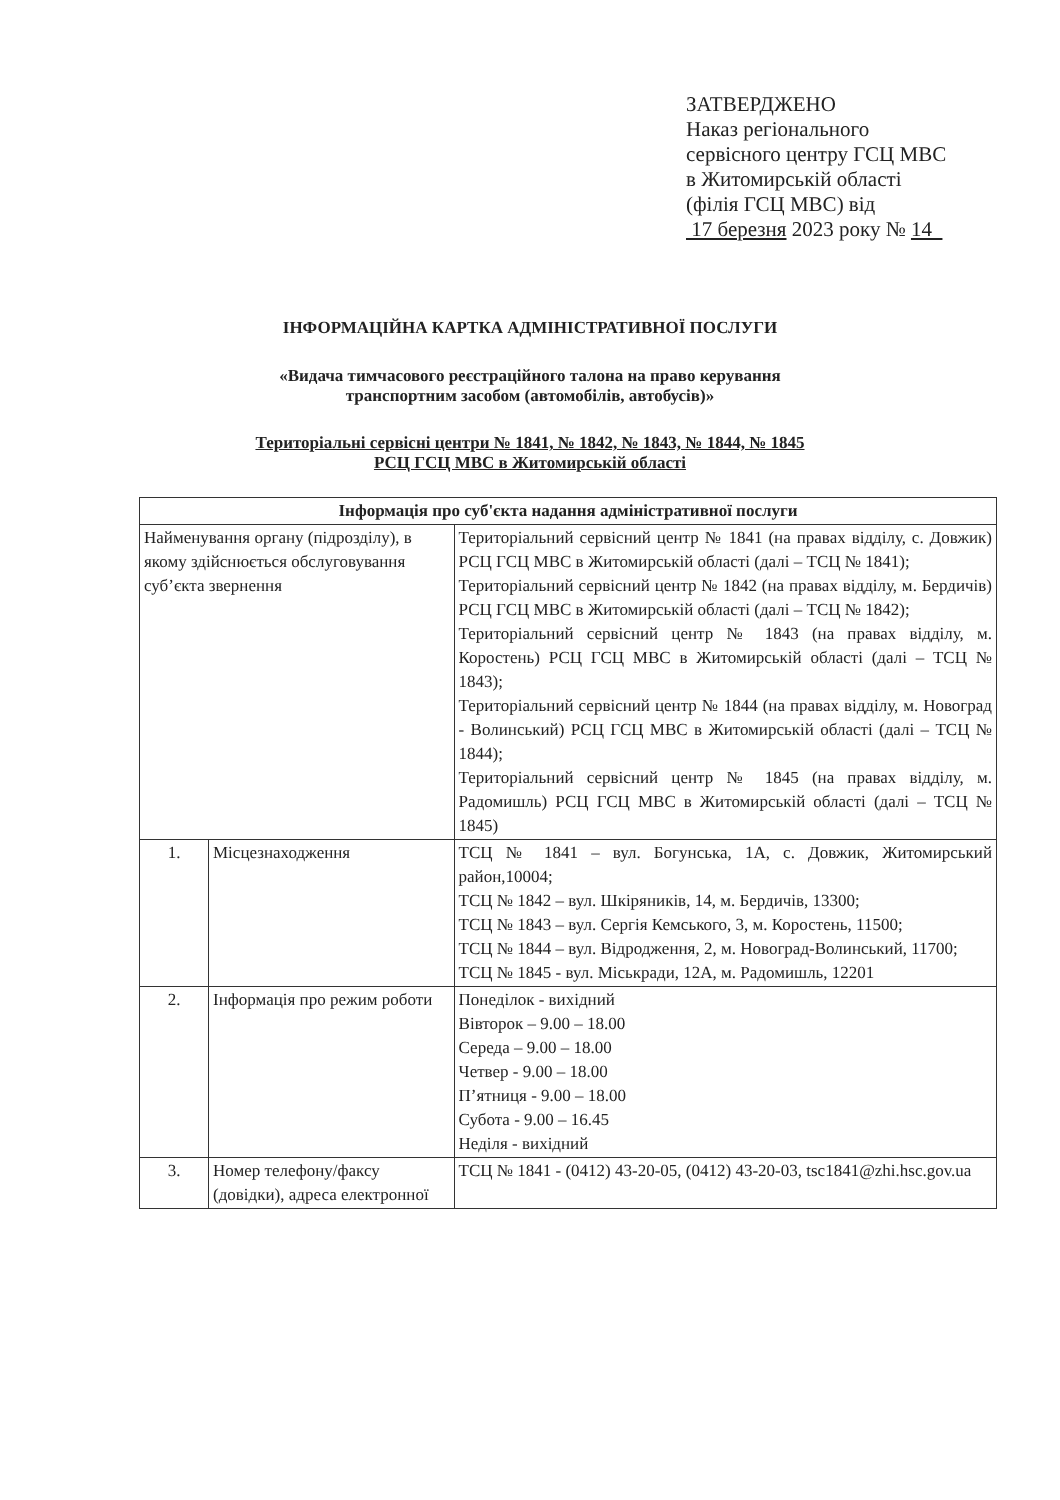ЗАТВЕРДЖЕНО
Наказ регіонального
сервісного центру ГСЦ МВС
в Житомирській області
(філія ГСЦ МВС) від
17 березня 2023 року № 14
ІНФОРМАЦІЙНА КАРТКА АДМІНІСТРАТИВНОЇ ПОСЛУГИ
«Видача тимчасового реєстраційного талона на право керування
транспортним засобом (автомобілів, автобусів)»
Територіальні сервісні центри № 1841, № 1842, № 1843, № 1844, № 1845
РСЦ ГСЦ МВС в Житомирській області
| Інформація про суб'єкта надання адміністративної послуги | | |
| --- | --- | --- |
| Найменування органу (підрозділу), в якому здійснюється обслуговування суб’єкта звернення | | Територіальний сервісний центр № 1841 (на правах відділу, с. Довжик) РСЦ ГСЦ МВС в Житомирській області (далі – ТСЦ № 1841); Територіальний сервісний центр № 1842 (на правах відділу, м. Бердичів) РСЦ ГСЦ МВС в Житомирській області (далі – ТСЦ № 1842); Територіальний сервісний центр № 1843 (на правах відділу, м. Коростень) РСЦ ГСЦ МВС в Житомирській області (далі – ТСЦ № 1843); Територіальний сервісний центр № 1844 (на правах відділу, м. Новоград - Волинський) РСЦ ГСЦ МВС в Житомирській області (далі – ТСЦ № 1844); Територіальний сервісний центр № 1845 (на правах відділу, м. Радомишль) РСЦ ГСЦ МВС в Житомирській області (далі – ТСЦ № 1845) |
| 1. | Місцезнаходження | ТСЦ № 1841 – вул. Богунська, 1А, с. Довжик, Житомирський район,10004; ТСЦ № 1842 – вул. Шкіряників, 14, м. Бердичів, 13300; ТСЦ № 1843 – вул. Сергія Кемського, 3, м. Коростень, 11500; ТСЦ № 1844 – вул. Відродження, 2, м. Новоград-Волинський, 11700; ТСЦ № 1845 - вул. Міськради, 12А, м. Радомишль, 12201 |
| 2. | Інформація про режим роботи | Понеділок - вихідний Вівторок – 9.00 – 18.00 Середа – 9.00 – 18.00 Четвер - 9.00 – 18.00 П’ятниця - 9.00 – 18.00 Субота - 9.00 – 16.45 Неділя - вихідний |
| 3. | Номер телефону/факсу (довідки), адреса електронної | ТСЦ № 1841 - (0412) 43-20-05, (0412) 43-20-03, tsc1841@zhi.hsc.gov.ua |